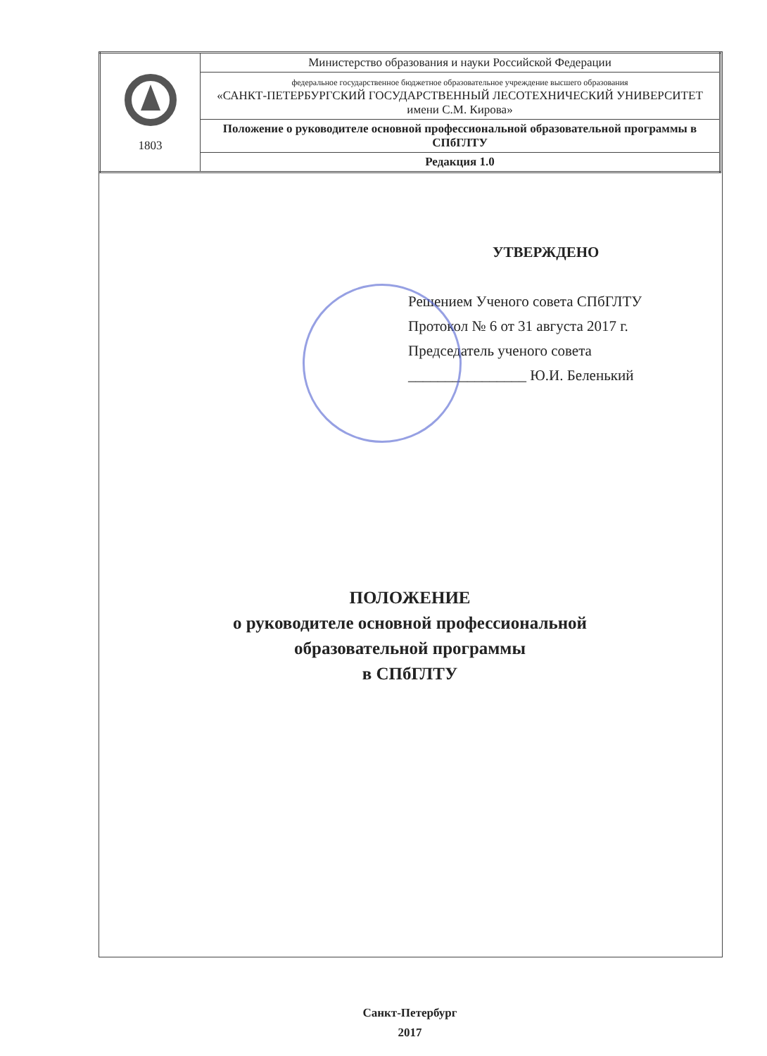| 1803 | Министерство образования и науки Российской Федерации |
| | федеральное государственное бюджетное образовательное учреждение высшего образования «САНКТ-ПЕТЕРБУРГСКИЙ ГОСУДАРСТВЕННЫЙ ЛЕСОТЕХНИЧЕСКИЙ УНИВЕРСИТЕТ имени С.М. Кирова» |
| | Положение о руководителе основной профессиональной образовательной программы в СПбГЛТУ |
| | Редакция 1.0 |
УТВЕРЖДЕНО
Решением Ученого совета СПбГЛТУ
Протокол № 6 от 31 августа 2017 г.
Председатель ученого совета
________________ Ю.И. Беленький
ПОЛОЖЕНИЕ
о руководителе основной профессиональной
образовательной программы
в СПбГЛТУ
Санкт-Петербург
2017